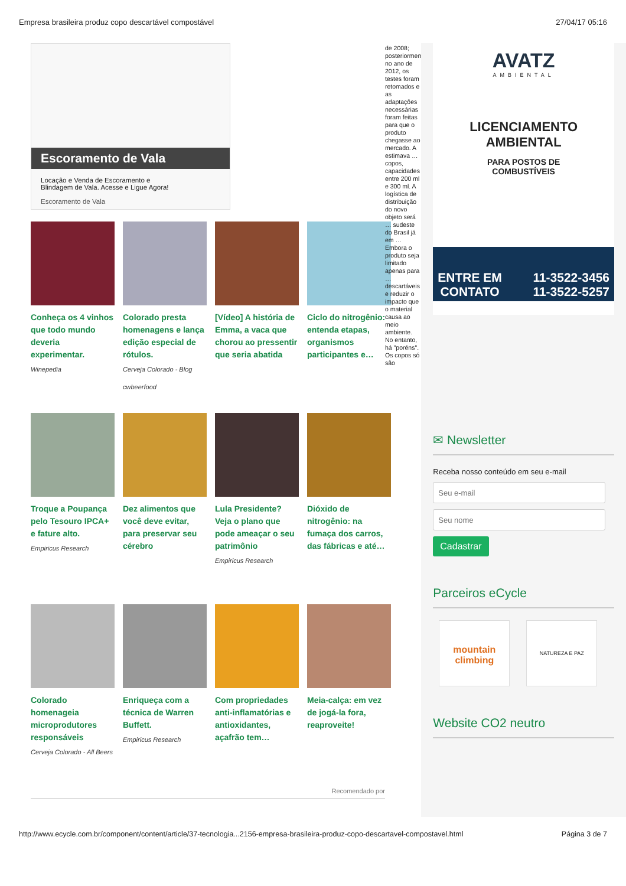Empresa brasileira produz copo descartável compostável 27/04/17 05:16
Escoramento de Vala
Locação e Venda de Escoramento e
Blindagem de Vala. Acesse e Ligue Agora!
Escoramento de Vala
Conheça os 4 vinhos que todo mundo deveria experimentar.
Winepedia
Colorado presta homenagens e lança edição especial de rótulos.
Cerveja Colorado - Blog
cwbeerfood
[Vídeo] A história de Emma, a vaca que chorou ao pressentir que seria abatida
Ciclo do nitrogênio: entenda etapas, organismos participantes e…
Troque a Poupança pelo Tesouro IPCA+ e fature alto.
Empiricus Research
Dez alimentos que você deve evitar, para preservar seu cérebro
Lula Presidente? Veja o plano que pode ameaçar o seu patrimônio
Empiricus Research
Dióxido de nitrogênio: na fumaça dos carros, das fábricas e até…
Colorado homenageia microprodutores responsáveis
Cerveja Colorado - All Beers
Enriqueça com a técnica de Warren Buffett.
Empiricus Research
Com propriedades anti-inflamatórias e antioxidantes, açafrão tem…
Meia-calça: em vez de jogá-la fora, reaproveite!
Recomendado por
de 2008; posteriormen no ano de 2012, os testes foram retomados e as adaptações necessárias foram feitas para que o produto chegasse ao mercado. A estimava … copos, capacidades entre 200 ml e 300 ml. A logística de distribuição do novo objeto será … sudeste do Brasil já em … Embora o produto seja limitado apenas para … descartáveis e reduzir o impacto que o material causa ao meio ambiente. No entanto, há "poréns". Os copos só são
AVATZ
AMBIENTAL
LICENCIAMENTO
AMBIENTAL
PARA POSTOS DE
COMBUSTÍVEIS
ENTRE EM
CONTATO 11-3522-3456
11-3522-5257
✉ Newsletter
Receba nosso conteúdo em seu e-mail
Cadastrar
Parceiros eCycle
mountain climbing
NATUREZA E PAZ
Website CO2 neutro
http://www.ecycle.com.br/component/content/article/37-tecnologia...2156-empresa-brasileira-produz-copo-descartavel-compostavel.html Página 3 de 7